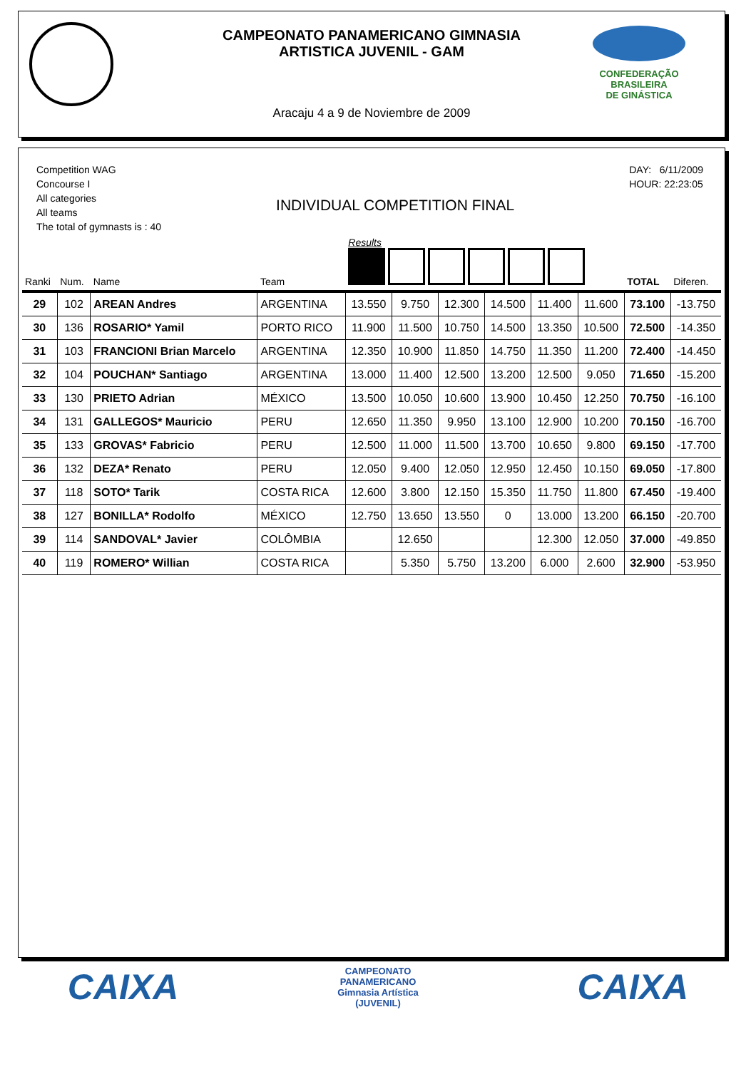CONFEDERAÇÃO BRASILEIRA
DE GINÁSTICA
CAMPEONATO PANAMERICANO GIMNASIA
ARTISTICA JUVENIL - GAM
Aracaju 4 a 9 de Noviembre de 2009
Competition WAG
Concourse I
All categories
All teams
The total of gymnasts is : 40
INDIVIDUAL COMPETITION FINAL
DAY: 6/11/2009
HOUR: 22:23:05
| Ranki | Num. | Name | Team | Results | | | | | | TOTAL | Diferen. |
| --- | --- | --- | --- | --- | --- | --- | --- | --- | --- | --- | --- |
| 29 | 102 | AREAN Andres | ARGENTINA | 13.550 | 9.750 | 12.300 | 14.500 | 11.400 | 11.600 | 73.100 | -13.750 |
| 30 | 136 | ROSARIO* Yamil | PORTO RICO | 11.900 | 11.500 | 10.750 | 14.500 | 13.350 | 10.500 | 72.500 | -14.350 |
| 31 | 103 | FRANCIONI Brian Marcelo | ARGENTINA | 12.350 | 10.900 | 11.850 | 14.750 | 11.350 | 11.200 | 72.400 | -14.450 |
| 32 | 104 | POUCHAN* Santiago | ARGENTINA | 13.000 | 11.400 | 12.500 | 13.200 | 12.500 | 9.050 | 71.650 | -15.200 |
| 33 | 130 | PRIETO Adrian | MÉXICO | 13.500 | 10.050 | 10.600 | 13.900 | 10.450 | 12.250 | 70.750 | -16.100 |
| 34 | 131 | GALLEGOS* Mauricio | PERU | 12.650 | 11.350 | 9.950 | 13.100 | 12.900 | 10.200 | 70.150 | -16.700 |
| 35 | 133 | GROVAS* Fabricio | PERU | 12.500 | 11.000 | 11.500 | 13.700 | 10.650 | 9.800 | 69.150 | -17.700 |
| 36 | 132 | DEZA* Renato | PERU | 12.050 | 9.400 | 12.050 | 12.950 | 12.450 | 10.150 | 69.050 | -17.800 |
| 37 | 118 | SOTO* Tarik | COSTA RICA | 12.600 | 3.800 | 12.150 | 15.350 | 11.750 | 11.800 | 67.450 | -19.400 |
| 38 | 127 | BONILLA* Rodolfo | MÉXICO | 12.750 | 13.650 | 13.550 | 0 | 13.000 | 13.200 | 66.150 | -20.700 |
| 39 | 114 | SANDOVAL* Javier | COLÔMBIA | | 12.650 | | | 12.300 | 12.050 | 37.000 | -49.850 |
| 40 | 119 | ROMERO* Willian | COSTA RICA | | 5.350 | 5.750 | 13.200 | 6.000 | 2.600 | 32.900 | -53.950 |
CAIXA
CAMPEONATO
PANAMERICANO
Gimnasia Artística
(JUVENIL)
CAIXA